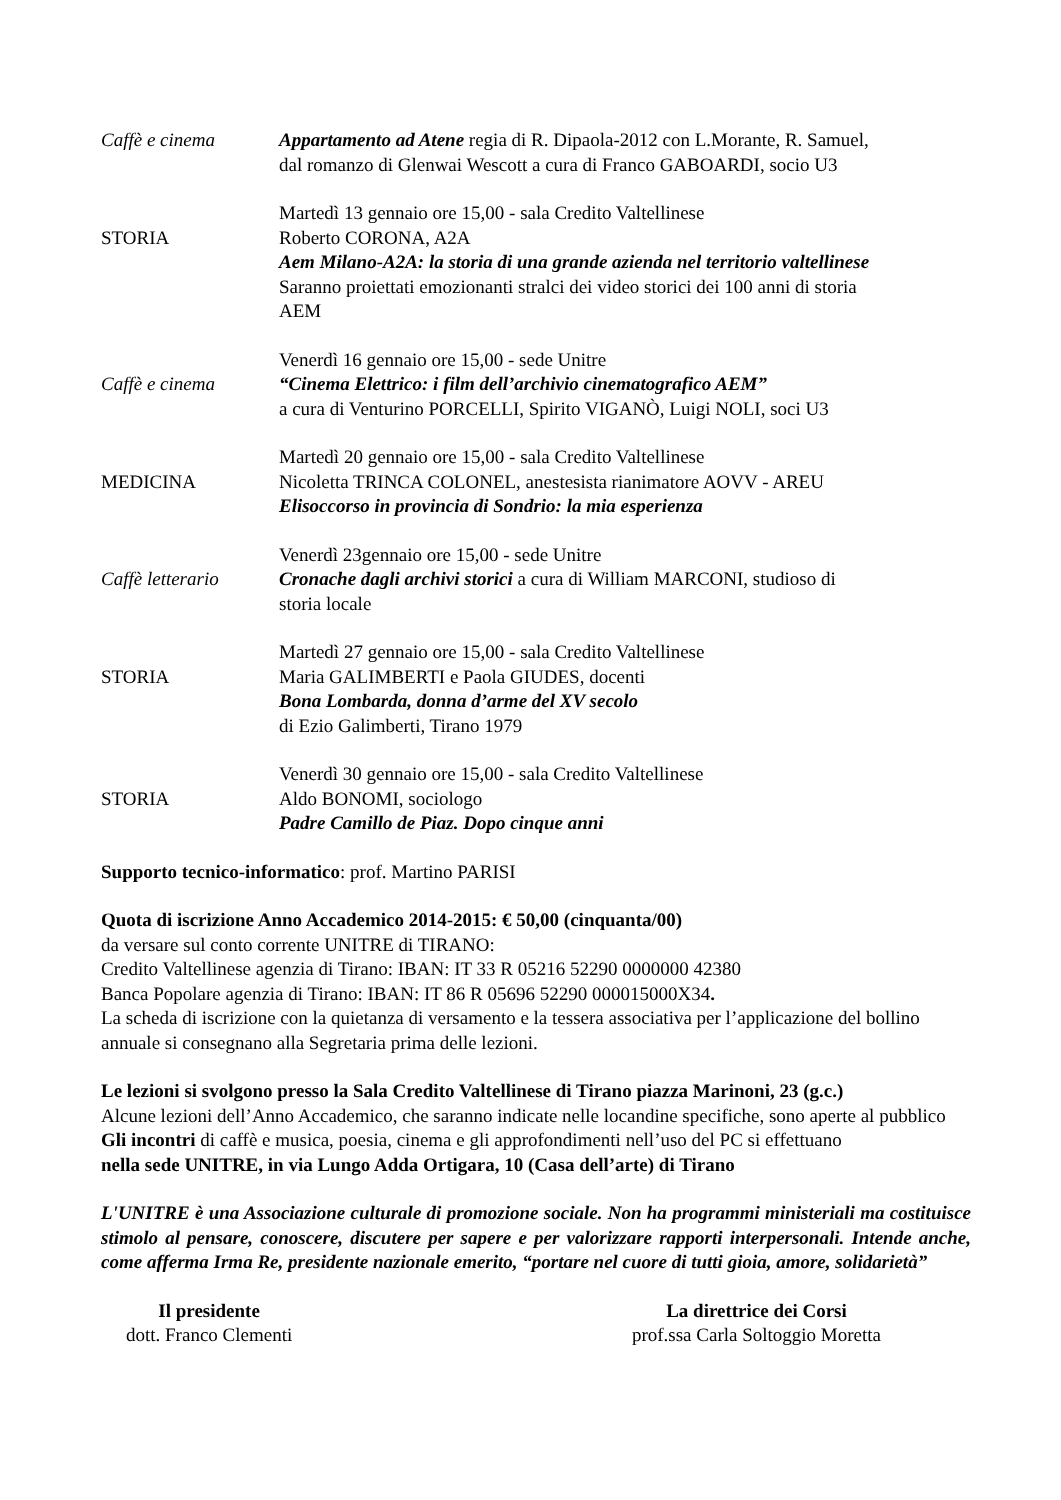Caffè e cinema Appartamento ad Atene regia di R. Dipaola-2012 con L.Morante, R. Samuel,
dal romanzo di Glenwai Wescott a cura di Franco GABOARDI, socio U3
STORIA
Martedì 13 gennaio ore 15,00 - sala Credito Valtellinese
Roberto CORONA, A2A
Aem Milano-A2A: la storia di una grande azienda nel territorio valtellinese
Saranno proiettati emozionanti stralci dei video storici dei 100 anni di storia
AEM
Caffè e cinema
Venerdì 16 gennaio ore 15,00 - sede Unitre
“Cinema Elettrico: i film dell’archivio cinematografico AEM”
a cura di Venturino PORCELLI, Spirito VIGANÒ, Luigi NOLI, soci U3
MEDICINA
Martedì 20 gennaio ore 15,00 - sala Credito Valtellinese
Nicoletta TRINCA COLONEL, anestesista rianimatore AOVV - AREU
Elisoccorso in provincia di Sondrio: la mia esperienza
Caffè letterario
Venerdì 23gennaio ore 15,00 - sede Unitre
Cronache dagli archivi storici a cura di William MARCONI, studioso di
storia locale
STORIA
Martedì 27 gennaio ore 15,00 - sala Credito Valtellinese
Maria GALIMBERTI e Paola GIUDES, docenti
Bona Lombarda, donna d’arme del XV secolo
di Ezio Galimberti, Tirano 1979
STORIA
Venerdì 30 gennaio ore 15,00 - sala Credito Valtellinese
Aldo BONOMI, sociologo
Padre Camillo de Piaz. Dopo cinque anni
Supporto tecnico-informatico: prof. Martino PARISI
Quota di iscrizione Anno Accademico 2014-2015: € 50,00 (cinquanta/00)
da versare sul conto corrente UNITRE di TIRANO:
Credito Valtellinese agenzia di Tirano: IBAN: IT 33 R 05216 52290 0000000 42380
Banca Popolare agenzia di Tirano: IBAN: IT 86 R 05696 52290 000015000X34.
La scheda di iscrizione con la quietanza di versamento e la tessera associativa per l’applicazione del bollino annuale si consegnano alla Segretaria prima delle lezioni.
Le lezioni si svolgono presso la Sala Credito Valtellinese di Tirano piazza Marinoni, 23 (g.c.)
Alcune lezioni dell’Anno Accademico, che saranno indicate nelle locandine specifiche, sono aperte al pubblico
Gli incontri di caffè e musica, poesia, cinema e gli approfondimenti nell’uso del PC si effettuano
nella sede UNITRE, in via Lungo Adda Ortigara, 10 (Casa dell’arte) di Tirano
L'UNITRE è una Associazione culturale di promozione sociale. Non ha programmi ministeriali ma costituisce stimolo al pensare, conoscere, discutere per sapere e per valorizzare rapporti interpersonali. Intende anche, come afferma Irma Re, presidente nazionale emerito, “portare nel cuore di tutti gioia, amore, solidarietà”
Il presidente
dott. Franco Clementi
La direttrice dei Corsi
prof.ssa Carla Soltoggio Moretta